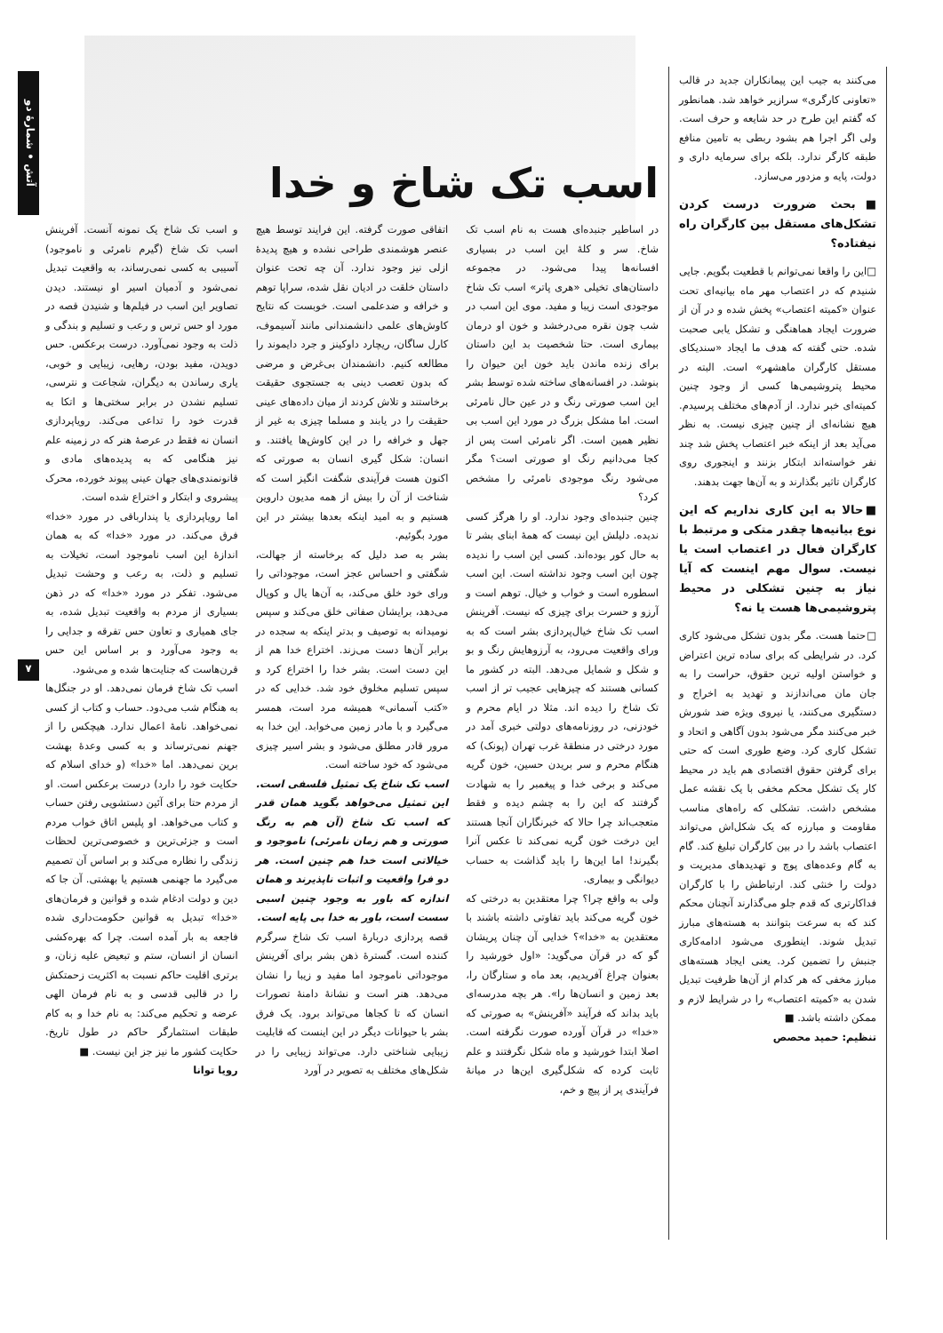آتش • شمارهٔ دو
۷
می‌کنند به جیب این پیمانکاران جدید در قالب «تعاونی کارگری» سرازیر خواهد شد. همانطور که گفتم این طرح در حد شایعه و حرف است. ولی اگر اجرا هم بشود ربطی به تامین منافع طبقه کارگر ندارد. بلکه برای سرمایه داری و دولت، پایه و مزدور می‌سازد.
■بحث ضرورت درست کردن تشکل‌های مستقل بین کارگران راه نیفتاده؟
□این را واقعا نمی‌توانم با قطعیت بگویم. جایی شنیدم که در اعتصاب مهر ماه بیانیه‌ای تحت عنوان «کمیته اعتصاب» پخش شده و در آن از ضرورت ایجاد هماهنگی و تشکل یابی صحبت شده. حتی گفته که هدف ما ایجاد «سندیکای مستقل کارگران ماهشهر» است. البته در محیط پتروشیمی‌ها کسی از وجود چنین کمیته‌ای خبر ندارد. از آدم‌های مختلف پرسیدم. هیچ نشانه‌ای از چنین چیزی نیست. به نظر می‌آید بعد از اینکه خبر اعتصاب پخش شد چند نفر خواسته‌اند ابتکار بزنند و اینجوری روی کارگران تاثیر بگذارند و به آن‌ها جهت بدهند.
■حالا به این کاری نداریم که این نوع بیانیه‌ها چقدر متکی و مرتبط با کارگران فعال در اعتصاب است یا نیست. سوال مهم اینست که آیا نیاز به چنین تشکلی در محیط پتروشیمی‌ها هست یا نه؟
□حتما هست. مگر بدون تشکل می‌شود کاری کرد. در شرایطی که برای ساده ترین اعتراض و خواستن اولیه ترین حقوق، حراست را به جان مان می‌اندازند و تهدید به اخراج و دستگیری می‌کنند، یا نیروی ویژه ضد شورش خبر می‌کنند مگر می‌شود بدون آگاهی و اتحاد و تشکل کاری کرد. وضع طوری است که حتی برای گرفتن حقوق اقتصادی هم باید در محیط کار یک تشکل محکم مخفی با یک نقشه عمل مشخص داشت. تشکلی که راه‌های مناسب مقاومت و مبارزه که یک شکل‌اش می‌تواند اعتصاب باشد را در بین کارگران تبلیغ کند. گام به گام وعده‌های پوچ و تهدیدهای مدیریت و دولت را خنثی کند. ارتباطش را با کارگران فداکارتری که قدم جلو می‌گذارند آنچنان محکم کند که به سرعت بتوانند به هسته‌های مبارز تبدیل شوند. اینطوری می‌شود ادامه‌کاری جنبش را تضمین کرد. یعنی ایجاد هسته‌های مبارز مخفی که هر کدام از آن‌ها ظرفیت تبدیل شدن به «کمیته اعتصاب» را در شرایط لازم و ممکن داشته باشد. ■
تنظیم: حمید محصص
اسب تک شاخ و خدا
در اساطیر جنبده‌ای هست به نام اسب تک شاخ. سر و کلهٔ این اسب در بسیاری افسانه‌ها پیدا می‌شود. در مجموعه داستان‌های تخیلی «هری پاتر» اسب تک شاخ موجودی است زیبا و مفید. موی این اسب در شب چون نقره می‌درخشد و خون او درمان بیماری است. حتا شخصیت بد این داستان برای زنده ماندن باید خون این حیوان را بنوشد. در افسانه‌های ساخته شده توسط بشر این اسب صورتی رنگ و در عین حال نامرئی است. اما مشکل بزرگ در مورد این اسب بی نظیر همین است. اگر نامرئی است پس از کجا می‌دانیم رنگ او صورتی است؟ مگر می‌شود رنگ موجودی نامرئی را مشخص کرد؟
چنین جنبده‌ای وجود ندارد. او را هرگز کسی ندیده. دلیلش این نیست که همهٔ ابنای بشر تا به حال کور بوده‌اند. کسی این اسب را ندیده چون این اسب وجود نداشته است. این اسب اسطوره است و خواب و خیال. توهم است و آرزو و حسرت برای چیزی که نیست. آفرینش اسب تک شاخ خیال‌پردازی بشر است که به ورای واقعیت می‌رود، به آرزوهایش رنگ و بو و شکل و شمایل می‌دهد. البته در کشور ما کسانی هستند که چیزهایی عجیب تر از اسب تک شاخ را دیده اند. مثلا در ایام محرم و خودزنی، در روزنامه‌های دولتی خبری آمد در مورد درختی در منطقهٔ غرب تهران (پونک) که هنگام محرم و سر بریدن حسین، خون گریه می‌کند و برخی خدا و پیغمبر را به شهادت گرفتند که این را به چشم دیده و فقط متعجب‌اند چرا حالا که خبرنگاران آنجا هستند این درخت خون گریه نمی‌کند تا عکس آنرا بگیرند! اما این‌ها را باید گذاشت به حساب دیوانگی و بیماری.
ولی به واقع چرا؟ چرا معتقدین به درختی که خون گریه می‌کند باید تفاوتی داشته باشند با معتقدین به «خدا»؟ خدایی آن چنان پریشان گو که در قرآن می‌گوید: «اول خورشید را بعنوان چراغ آفریدیم، بعد ماه و ستارگان را، بعد زمین و انسان‌ها را». هر بچه مدرسه‌ای باید بداند که فرآیند «آفرینش» به صورتی که «خدا» در قرآن آورده صورت نگرفته است. اصلا ابتدا خورشید و ماه شکل نگرفتند و علم ثابت کرده که شکل‌گیری این‌ها در میانهٔ فرآیندی پر از پیچ و خم،
اتفاقی صورت گرفته. این فرایند توسط هیچ عنصر هوشمندی طراحی نشده و هیچ پدیدهٔ ازلی نیز وجود ندارد. آن چه تحت عنوان داستان خلقت در ادیان نقل شده، سراپا توهم و خرافه و ضدعلمی است. خوبست که نتایج کاوش‌های علمی دانشمندانی مانند آسیموف، کارل ساگان، ریچارد داوکینز و جرد دایموند را مطالعه کنیم. دانشمندان بی‌غرض و مرضی که بدون تعصب دینی به جستجوی حقیقت برخاستند و تلاش کردند از میان داده‌های عینی حقیقت را در یابند و مسلما چیزی به غیر از جهل و خرافه را در این کاوش‌ها یافتند. و انسان: شکل گیری انسان به صورتی که اکنون هست فرآیندی شگفت انگیز است که شناخت از آن را بیش از همه مدیون داروین هستیم و به امید اینکه بعدها بیشتر در این مورد بگوئیم.
بشر به صد دلیل که برخاسته از جهالت، شگفتی و احساس عجز است، موجوداتی را ورای خود خلق می‌کند، به آن‌ها یال و کوپال می‌دهد، برایشان صفاتی خلق می‌کند و سپس نومیدانه به توصیف و بدتر اینکه به سجده در برابر آن‌ها دست می‌زند. اختراع خدا هم از این دست است. بشر خدا را اختراع کرد و سپس تسلیم مخلوق خود شد. خدایی که در «کتب آسمانی» همیشه مرد است، همسر می‌گیرد و با مادر زمین می‌خوابد. این خدا به مرور قادر مطلق می‌شود و بشر اسیر چیزی می‌شود که خود ساخته است.
اسب تک شاخ یک تمثیل فلسفی است. این تمثیل می‌خواهد بگوید همان قدر که اسب تک شاخ (آن هم به رنگ صورتی و هم زمان نامرئی) ناموجود و خیالاتی است خدا هم چنین است. هر دو فرا واقعیت و اثبات ناپذیرند و همان اندازه که باور به وجود چنین اسبی سست است، باور به خدا بی پایه است.
قصه پردازی دربارهٔ اسب تک شاخ سرگرم کننده است. گسترهٔ ذهن بشر برای آفرینش موجوداتی ناموجود اما مفید و زیبا را نشان می‌دهد. هنر است و نشانهٔ دامنهٔ تصورات انسان که تا کجاها می‌تواند برود. یک فرق بشر با حیوانات دیگر در این اینست که قابلیت زیبایی شناختی دارد. می‌تواند زیبایی را در شکل‌های مختلف به تصویر در آورد
و اسب تک شاخ یک نمونه آنست. آفرینش اسب تک شاخ (گیرم نامرئی و ناموجود) آسیبی به کسی نمی‌رساند، به واقعیت تبدیل نمی‌شود و آدمیان اسیر او نیستند. دیدن تصاویر این اسب در فیلم‌ها و شنیدن قصه در مورد او حس ترس و رعب و تسلیم و بندگی و ذلت به وجود نمی‌آورد. درست برعکس. حس دویدن، مفید بودن، رهایی، زیبایی و خوبی، یاری رساندن به دیگران، شجاعت و نترسی، تسلیم نشدن در برابر سختی‌ها و اتکا به قدرت خود را تداعی می‌کند. رویاپردازی انسان نه فقط در عرصهٔ هنر که در زمینه علم نیز هنگامی که به پدیده‌های مادی و قانونمندی‌های جهان عینی پیوند خورده، محرک پیشروی و ابتکار و اختراع شده است.
اما رویاپردازی یا پندارباقی در مورد «خدا» فرق می‌کند. در مورد «خدا» که به همان اندازهٔ این اسب ناموجود است، تخیلات به تسلیم و ذلت، به رعب و وحشت تبدیل می‌شود. تفکر در مورد «خدا» که در ذهن بسیاری از مردم به واقعیت تبدیل شده، به جای همیاری و تعاون حس تفرقه و جدایی را به وجود می‌آورد و بر اساس این حس قرن‌هاست که جنایت‌ها شده و می‌شود.
اسب تک شاخ فرمان نمی‌دهد. او در جنگل‌ها به هنگام شب می‌دود. حساب و کتاب از کسی نمی‌خواهد. نامهٔ اعمال ندارد. هیچکس را از جهنم نمی‌ترساند و به کسی وعدهٔ بهشت برین نمی‌دهد. اما «خدا» (و خدای اسلام که حکایت خود را دارد) درست برعکس است. او از مردم حتا برای آئین دستشویی رفتن حساب و کتاب می‌خواهد. او پلیس اتاق خواب مردم است و جزئی‌ترین و خصوصی‌ترین لحظات زندگی را نظاره می‌کند و بر اساس آن تصمیم می‌گیرد ما جهنمی هستیم یا بهشتی. آن جا که دین و دولت ادغام شده و قوانین و فرمان‌های «خدا» تبدیل به قوانین حکومت‌داری شده فاجعه به بار آمده است. چرا که بهره‌کشی انسان از انسان، ستم و تبعیض علیه زنان، و برتری اقلیت حاکم نسبت به اکثریت زحمتکش را در قالبی قدسی و به نام فرمان الهی عرضه و تحکیم می‌کند: به نام خدا و به کام طبقات استثمارگر حاکم در طول تاریخ. حکایت کشور ما نیز جز این نیست. ■
رویا توانا